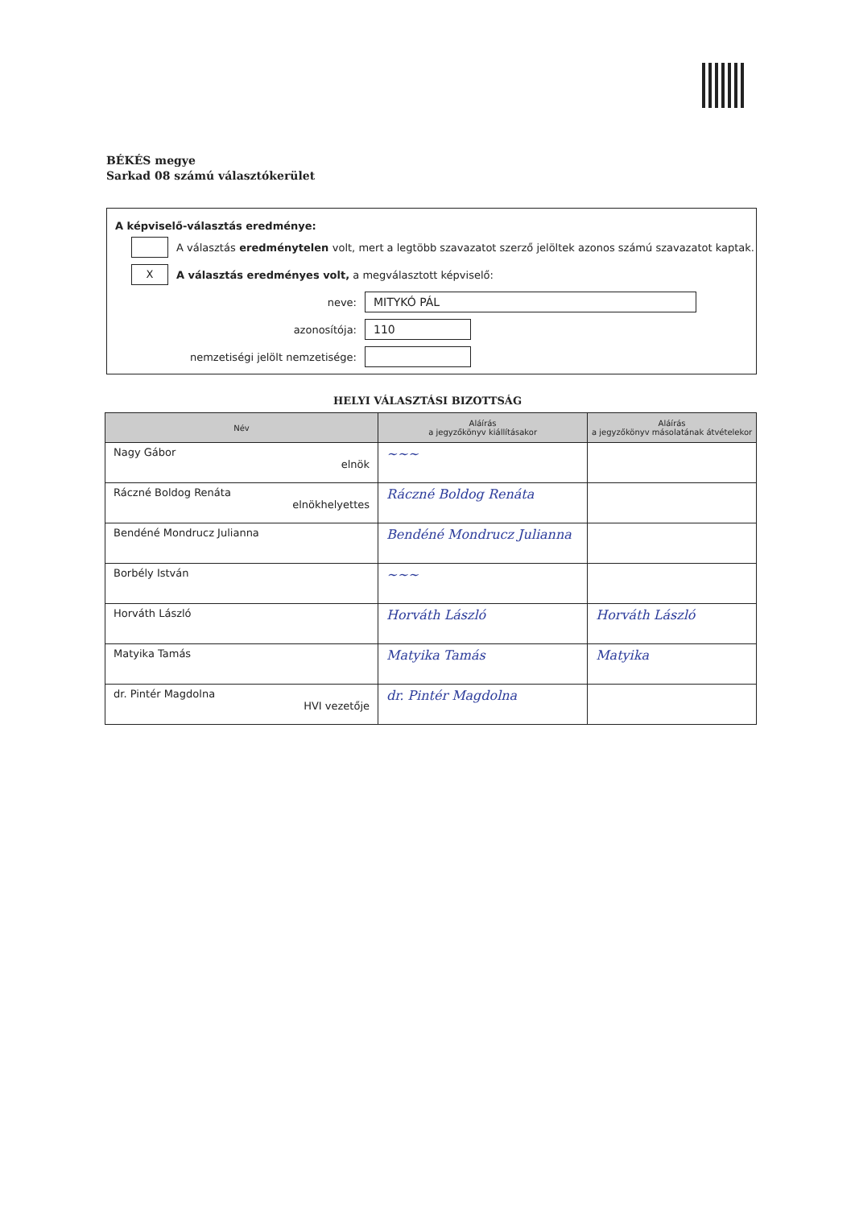BÉKÉS megye
Sarkad 08 számú választókerület
A képviselő-választás eredménye:
A választás eredménytelen volt, mert a legtöbb szavazatot szerző jelöltek azonos számú szavazatot kaptak.
X
A választás eredményes volt, a megválasztott képviselő:
neve:
MITYKÓ PÁL
azonosítója:
110
nemzetiségi jelölt nemzetisége:
HELYI VÁLASZTÁSI BIZOTTSÁG
| Név | Aláírás a jegyzőkönyv kiállításakor | Aláírás a jegyzőkönyv másolatának átvételekor |
| --- | --- | --- |
| Nagy Gábor elnök | ~~~ | |
| Ráczné Boldog Renáta elnökhelyettes | Ráczné Boldog Renáta | |
| Bendéné Mondrucz Julianna | Bendéné Mondrucz Julianna | |
| Borbély István | ~~~ | |
| Horváth László | Horváth László | Horváth László |
| Matyika Tamás | Matyika Tamás | Matyika |
| dr. Pintér Magdolna HVI vezetője | dr. Pintér Magdolna | |